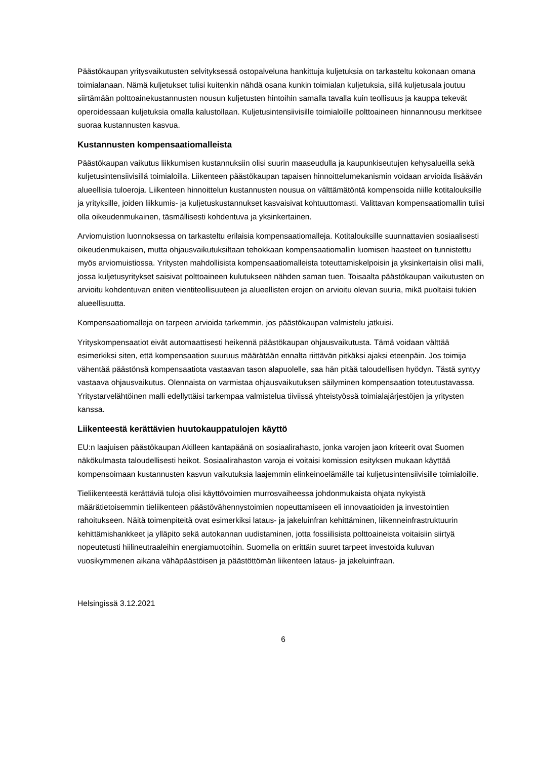Päästökaupan yritysvaikutusten selvityksessä ostopalveluna hankittuja kuljetuksia on tarkasteltu kokonaan omana toimialanaan. Nämä kuljetukset tulisi kuitenkin nähdä osana kunkin toimialan kuljetuksia, sillä kuljetusala joutuu siirtämään polttoainekustannusten nousun kuljetusten hintoihin samalla tavalla kuin teollisuus ja kauppa tekevät operoidessaan kuljetuksia omalla kalustollaan. Kuljetusintensiivisille toimialoille polttoaineen hinnannousu merkitsee suoraa kustannusten kasvua.
Kustannusten kompensaatiomalleista
Päästökaupan vaikutus liikkumisen kustannuksiin olisi suurin maaseudulla ja kaupunkiseutujen kehysalueilla sekä kuljetusintensiivisillä toimialoilla. Liikenteen päästökaupan tapaisen hinnoittelumekanismin voidaan arvioida lisäävän alueellisia tuloeroja. Liikenteen hinnoittelun kustannusten nousua on välttämätöntä kompensoida niille kotitalouksille ja yrityksille, joiden liikkumis- ja kuljetuskustannukset kasvaisivat kohtuuttomasti. Valittavan kompensaatiomallin tulisi olla oikeudenmukainen, täsmällisesti kohdentuva ja yksinkertainen.
Arviomuistion luonnoksessa on tarkasteltu erilaisia kompensaatiomalleja. Kotitalouksille suunnattavien sosiaalisesti oikeudenmukaisen, mutta ohjausvaikutuksiltaan tehokkaan kompensaatiomallin luomisen haasteet on tunnistettu myös arviomuistiossa. Yritysten mahdollisista kompensaatiomalleista toteuttamiskelpoisin ja yksinkertaisin olisi malli, jossa kuljetusyritykset saisivat polttoaineen kulutukseen nähden saman tuen. Toisaalta päästökaupan vaikutusten on arvioitu kohdentuvan eniten vientiteollisuuteen ja alueellisten erojen on arvioitu olevan suuria, mikä puoltaisi tukien alueellisuutta.
Kompensaatiomalleja on tarpeen arvioida tarkemmin, jos päästökaupan valmistelu jatkuisi.
Yrityskompensaatiot eivät automaattisesti heikennä päästökaupan ohjausvaikutusta. Tämä voidaan välttää esimerkiksi siten, että kompensaation suuruus määrätään ennalta riittävän pitkäksi ajaksi eteenpäin. Jos toimija vähentää päästönsä kompensaatiota vastaavan tason alapuolelle, saa hän pitää taloudellisen hyödyn. Tästä syntyy vastaava ohjausvaikutus. Olennaista on varmistaa ohjausvaikutuksen säilyminen kompensaation toteutustavassa. Yritystarvelähtöinen malli edellyttäisi tarkempaa valmistelua tiiviissä yhteistyössä toimialajärjestöjen ja yritysten kanssa.
Liikenteestä kerättävien huutokauppatulojen käyttö
EU:n laajuisen päästökaupan Akilleen kantapäänä on sosiaalirahasto, jonka varojen jaon kriteerit ovat Suomen näkökulmasta taloudellisesti heikot. Sosiaalirahaston varoja ei voitaisi komission esityksen mukaan käyttää kompensoimaan kustannusten kasvun vaikutuksia laajemmin elinkeinoelämälle tai kuljetusintensiivisille toimialoille.
Tieliikenteestä kerättäviä tuloja olisi käyttövoimien murrosvaiheessa johdonmukaista ohjata nykyistä määrätietoisemmin tieliikenteen päästövähennystoimien nopeuttamiseen eli innovaatioiden ja investointien rahoitukseen. Näitä toimenpiteitä ovat esimerkiksi lataus- ja jakeluinfran kehittäminen, liikenneinfrastruktuurin kehittämishankkeet ja ylläpito sekä autokannan uudistaminen, jotta fossiilisista polttoaineista voitaisiin siirtyä nopeutetusti hiilineutraaleihin energiamuotoihin. Suomella on erittäin suuret tarpeet investoida kuluvan vuosikymmenen aikana vähäpäästöisen ja päästöttömän liikenteen lataus- ja jakeluinfraan.
Helsingissä 3.12.2021
6